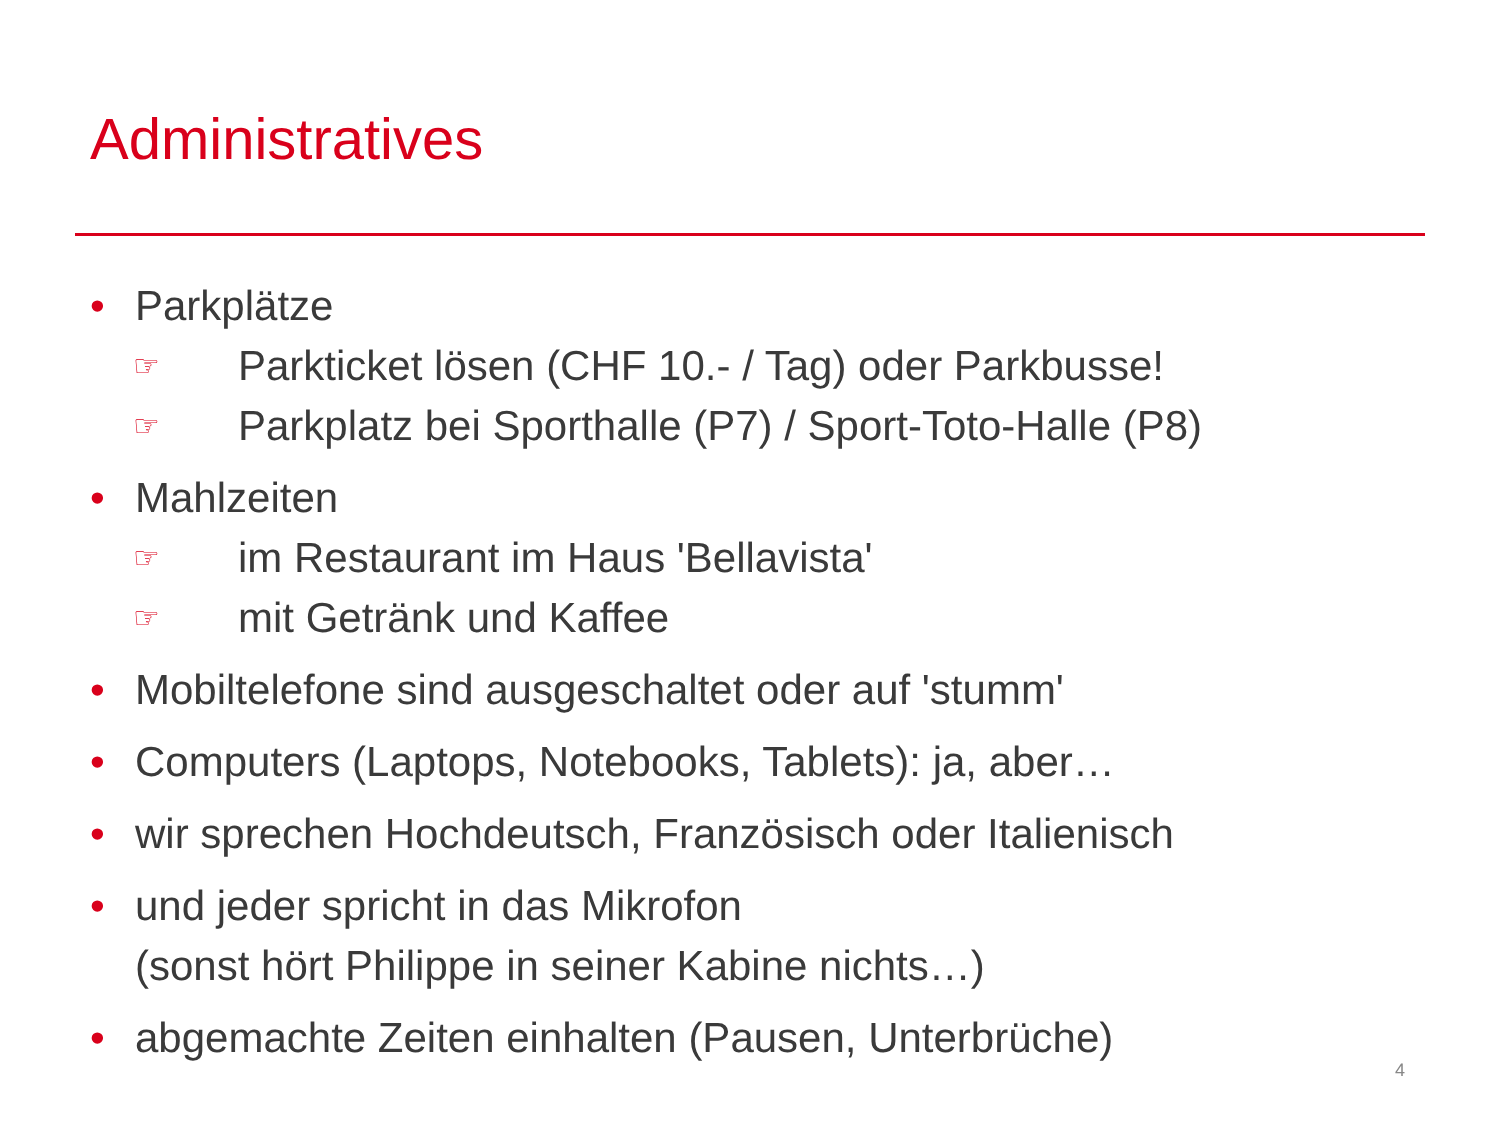Administratives
• Parkplätze
☞ Parkticket lösen (CHF 10.- / Tag) oder Parkbusse!
☞ Parkplatz bei Sporthalle (P7) / Sport-Toto-Halle (P8)
• Mahlzeiten
☞ im Restaurant im Haus 'Bellavista'
☞ mit Getränk und Kaffee
• Mobiltelefone sind ausgeschaltet oder auf 'stumm'
• Computers (Laptops, Notebooks, Tablets): ja, aber…
• wir sprechen Hochdeutsch, Französisch oder Italienisch
• und jeder spricht in das Mikrofon
(sonst hört Philippe in seiner Kabine nichts…)
• abgemachte Zeiten einhalten (Pausen, Unterbrüche)
4